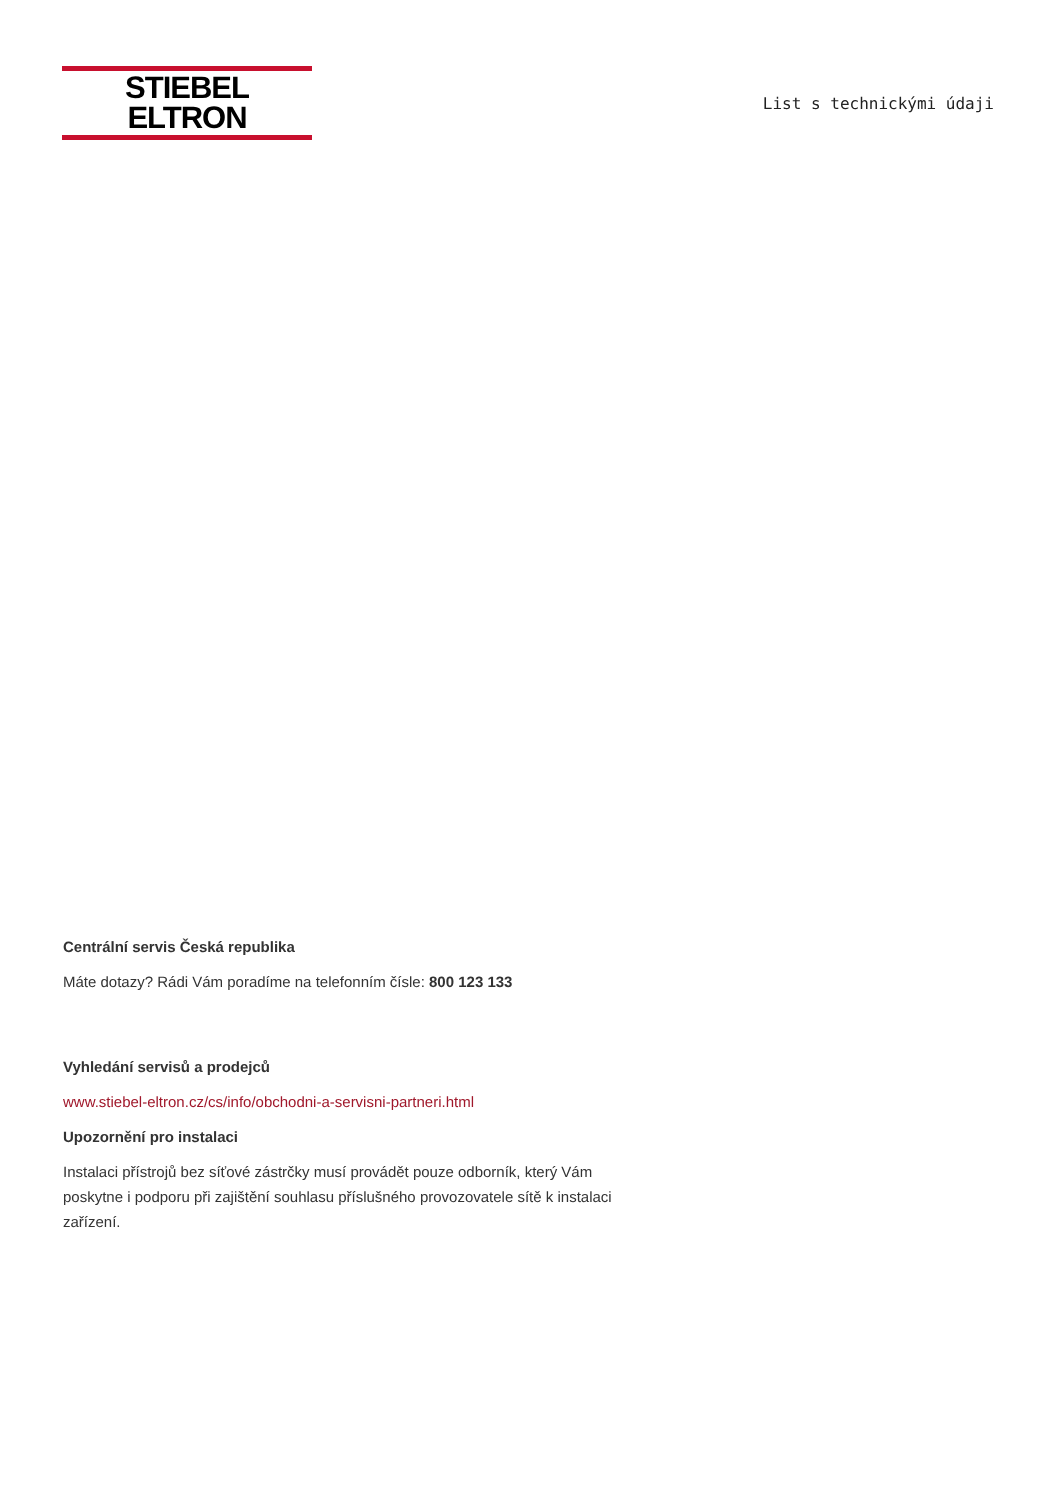STIEBEL ELTRON
List s technickými údaji
Centrální servis Česká republika
Máte dotazy? Rádi Vám poradíme na telefonním čísle: 800 123 133
Vyhledání servisů a prodejců
www.stiebel-eltron.cz/cs/info/obchodni-a-servisni-partneri.html
Upozornění pro instalaci
Instalaci přístrojů bez síťové zástrčky musí provádět pouze odborník, který Vám poskytne i podporu při zajištění souhlasu příslušného provozovatele sítě k instalaci zařízení.